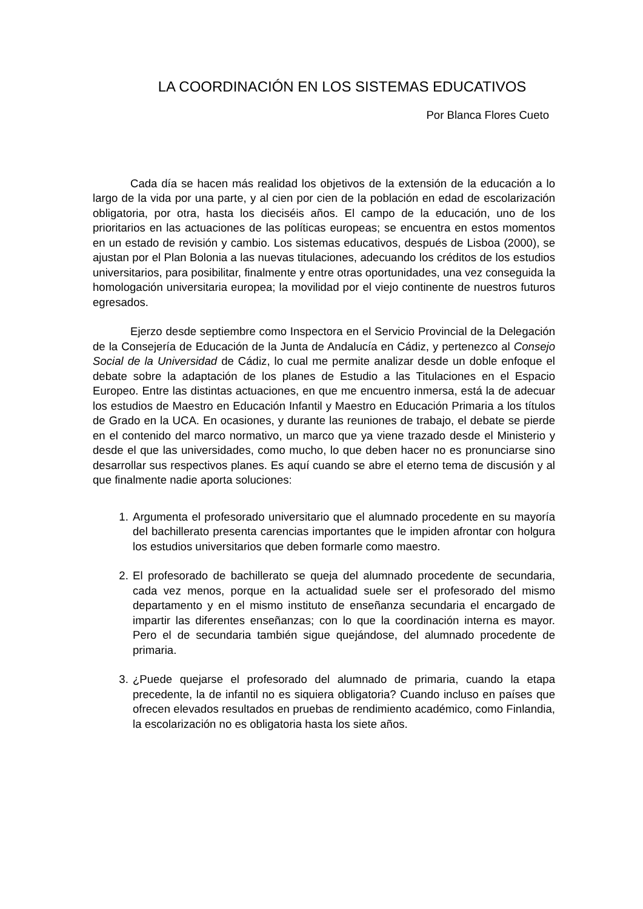LA COORDINACIÓN EN LOS SISTEMAS EDUCATIVOS
Por Blanca Flores Cueto
Cada día se hacen más realidad los objetivos de la extensión de la educación a lo largo de la vida por una parte, y al cien por cien de la población en edad de escolarización obligatoria, por otra, hasta los dieciséis años. El campo de la educación, uno de los prioritarios en las actuaciones de las políticas europeas; se encuentra en estos momentos en un estado de revisión y cambio. Los sistemas educativos, después de Lisboa (2000), se ajustan por el Plan Bolonia a las nuevas titulaciones, adecuando los créditos de los estudios universitarios, para posibilitar, finalmente y entre otras oportunidades, una vez conseguida la homologación universitaria europea; la movilidad por el viejo continente de nuestros futuros egresados.
Ejerzo desde septiembre como Inspectora en el Servicio Provincial de la Delegación de la Consejería de Educación de la Junta de Andalucía en Cádiz, y pertenezco al Consejo Social de la Universidad de Cádiz, lo cual me permite analizar desde un doble enfoque el debate sobre la adaptación de los planes de Estudio a las Titulaciones en el Espacio Europeo. Entre las distintas actuaciones, en que me encuentro inmersa, está la de adecuar los estudios de Maestro en Educación Infantil y Maestro en Educación Primaria a los títulos de Grado en la UCA. En ocasiones, y durante las reuniones de trabajo, el debate se pierde en el contenido del marco normativo, un marco que ya viene trazado desde el Ministerio y desde el que las universidades, como mucho, lo que deben hacer no es pronunciarse sino desarrollar sus respectivos planes. Es aquí cuando se abre el eterno tema de discusión y al que finalmente nadie aporta soluciones:
1. Argumenta el profesorado universitario que el alumnado procedente en su mayoría del bachillerato presenta carencias importantes que le impiden afrontar con holgura los estudios universitarios que deben formarle como maestro.
2. El profesorado de bachillerato se queja del alumnado procedente de secundaria, cada vez menos, porque en la actualidad suele ser el profesorado del mismo departamento y en el mismo instituto de enseñanza secundaria el encargado de impartir las diferentes enseñanzas; con lo que la coordinación interna es mayor. Pero el de secundaria también sigue quejándose, del alumnado procedente de primaria.
3. ¿Puede quejarse el profesorado del alumnado de primaria, cuando la etapa precedente, la de infantil no es siquiera obligatoria? Cuando incluso en países que ofrecen elevados resultados en pruebas de rendimiento académico, como Finlandia, la escolarización no es obligatoria hasta los siete años.